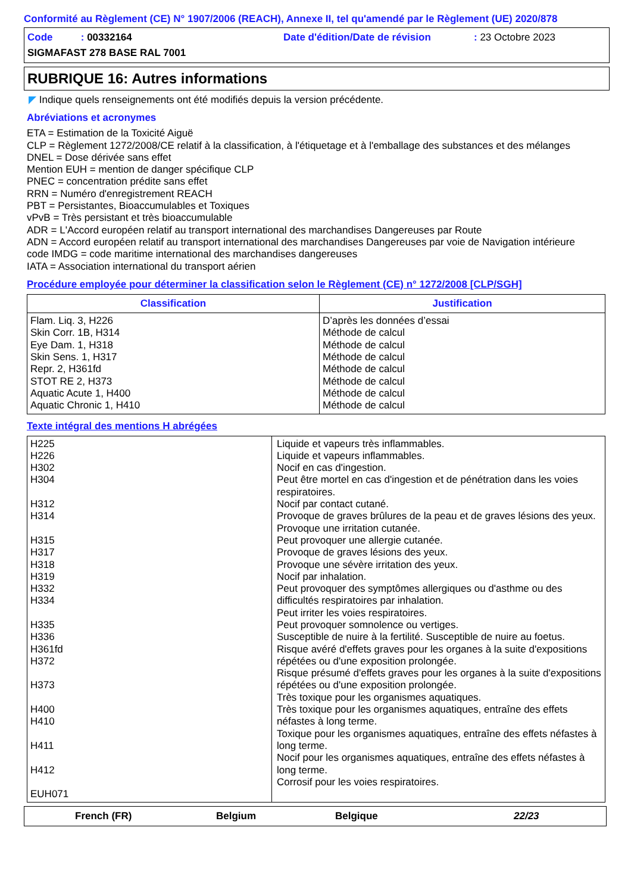Conformité au Règlement (CE) N° 1907/2006 (REACH), Annexe II, tel qu'amendé par le Règlement (UE) 2020/878
Code : 00332164 Date d'édition/Date de révision: 23 Octobre 2023
SIGMAFAST 278 BASE RAL 7001
RUBRIQUE 16: Autres informations
◤ Indique quels renseignements ont été modifiés depuis la version précédente.
Abréviations et acronymes
ETA = Estimation de la Toxicité Aiguë
CLP = Règlement 1272/2008/CE relatif à la classification, à l'étiquetage et à l'emballage des substances et des mélanges
DNEL = Dose dérivée sans effet
Mention EUH = mention de danger spécifique CLP
PNEC = concentration prédite sans effet
RRN = Numéro d'enregistrement REACH
PBT = Persistantes, Bioaccumulables et Toxiques
vPvB = Très persistant et très bioaccumulable
ADR = L'Accord européen relatif au transport international des marchandises Dangereuses par Route
ADN = Accord européen relatif au transport international des marchandises Dangereuses par voie de Navigation intérieure
code IMDG = code maritime international des marchandises dangereuses
IATA = Association international du transport aérien
Procédure employée pour déterminer la classification selon le Règlement (CE) n° 1272/2008 [CLP/SGH]
| Classification | Justification |
| --- | --- |
| Flam. Liq. 3, H226 Skin Corr. 1B, H314 Eye Dam. 1, H318 Skin Sens. 1, H317 Repr. 2, H361fd STOT RE 2, H373 Aquatic Acute 1, H400 Aquatic Chronic 1, H410 | D’après les données d’essai Méthode de calcul Méthode de calcul Méthode de calcul Méthode de calcul Méthode de calcul Méthode de calcul Méthode de calcul |
Texte intégral des mentions H abrégées
| H225 H226 H302 H304 H312 H314 H315 H317 H318 H319 H332 H334 H335 H336 H361fd H372 H373 H400 H410 H411 H412 EUH071 | Liquide et vapeurs très inflammables. Liquide et vapeurs inflammables. Nocif en cas d'ingestion. Peut être mortel en cas d'ingestion et de pénétration dans les voies respiratoires. Nocif par contact cutané. Provoque de graves brûlures de la peau et de graves lésions des yeux. Provoque une irritation cutanée. Peut provoquer une allergie cutanée. Provoque de graves lésions des yeux. Provoque une sévère irritation des yeux. Nocif par inhalation. Peut provoquer des symptômes allergiques ou d'asthme ou des difficultés respiratoires par inhalation. Peut irriter les voies respiratoires. Peut provoquer somnolence ou vertiges. Susceptible de nuire à la fertilité. Susceptible de nuire au foetus. Risque avéré d'effets graves pour les organes à la suite d'expositions répétées ou d'une exposition prolongée. Risque présumé d'effets graves pour les organes à la suite d'expositions répétées ou d'une exposition prolongée. Très toxique pour les organismes aquatiques. Très toxique pour les organismes aquatiques, entraîne des effets néfastes à long terme. Toxique pour les organismes aquatiques, entraîne des effets néfastes à long terme. Nocif pour les organismes aquatiques, entraîne des effets néfastes à long terme. Corrosif pour les voies respiratoires. |
French (FR) Belgium Belgique 22/23